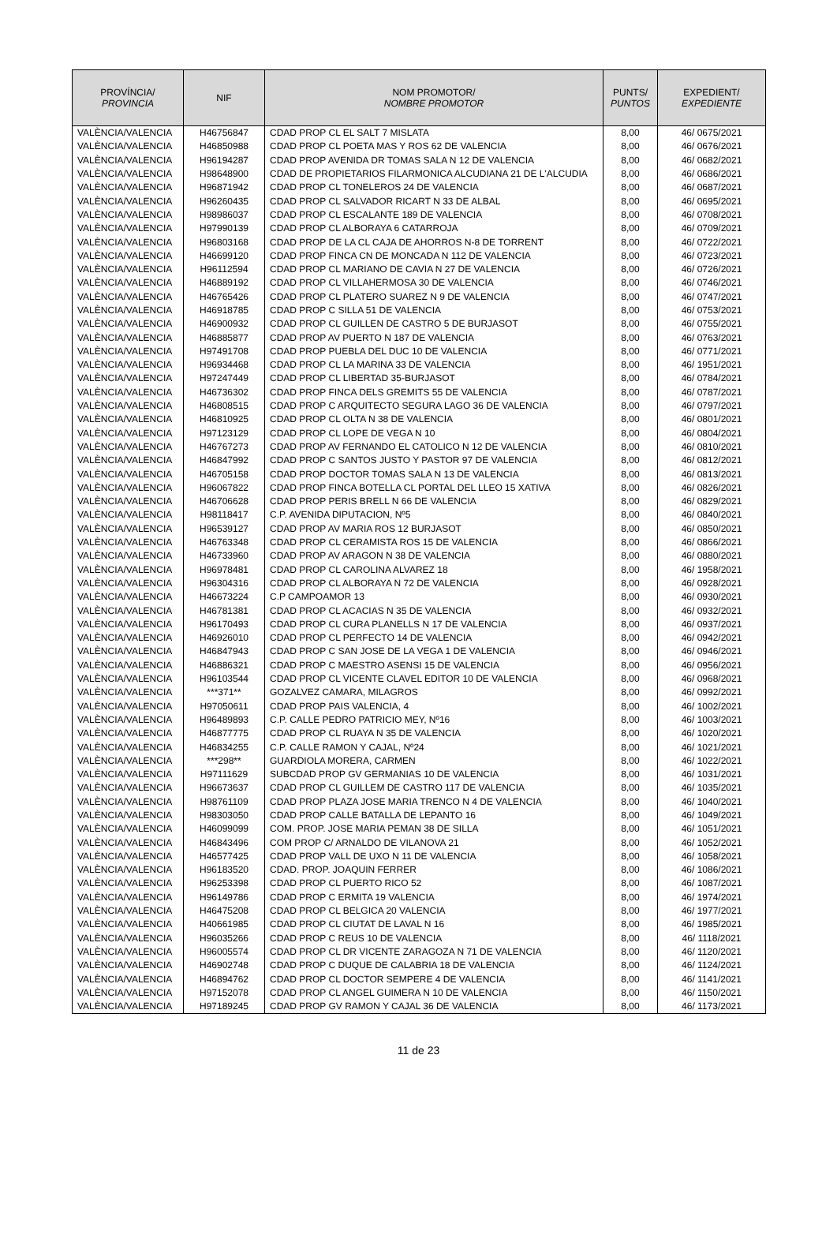| PROVÍNCIA/ PROVINCIA | NIF | NOM PROMOTOR/ NOMBRE PROMOTOR | PUNTS/ PUNTOS | EXPEDIENT/ EXPEDIENTE |
| --- | --- | --- | --- | --- |
| VALÈNCIA/VALENCIA | H46756847 | CDAD PROP CL EL SALT 7 MISLATA | 8,00 | 46/ 0675/2021 |
| VALÈNCIA/VALENCIA | H46850988 | CDAD PROP CL POETA MAS Y ROS 62 DE VALENCIA | 8,00 | 46/ 0676/2021 |
| VALÈNCIA/VALENCIA | H96194287 | CDAD PROP AVENIDA DR TOMAS SALA N 12 DE VALENCIA | 8,00 | 46/ 0682/2021 |
| VALÈNCIA/VALENCIA | H98648900 | CDAD DE PROPIETARIOS FILARMONICA ALCUDIANA 21 DE L'ALCUDIA | 8,00 | 46/ 0686/2021 |
| VALÈNCIA/VALENCIA | H96871942 | CDAD PROP CL TONELEROS 24 DE VALENCIA | 8,00 | 46/ 0687/2021 |
| VALÈNCIA/VALENCIA | H96260435 | CDAD PROP CL SALVADOR RICART N 33 DE ALBAL | 8,00 | 46/ 0695/2021 |
| VALÈNCIA/VALENCIA | H98986037 | CDAD PROP CL ESCALANTE 189 DE VALENCIA | 8,00 | 46/ 0708/2021 |
| VALÈNCIA/VALENCIA | H97990139 | CDAD PROP CL ALBORAYA 6 CATARROJA | 8,00 | 46/ 0709/2021 |
| VALÈNCIA/VALENCIA | H96803168 | CDAD PROP DE LA CL CAJA DE AHORROS N-8 DE TORRENT | 8,00 | 46/ 0722/2021 |
| VALÈNCIA/VALENCIA | H46699120 | CDAD PROP FINCA CN DE MONCADA N 112 DE VALENCIA | 8,00 | 46/ 0723/2021 |
| VALÈNCIA/VALENCIA | H96112594 | CDAD PROP CL MARIANO DE CAVIA N 27 DE VALENCIA | 8,00 | 46/ 0726/2021 |
| VALÈNCIA/VALENCIA | H46889192 | CDAD PROP CL VILLAHERMOSA 30 DE VALENCIA | 8,00 | 46/ 0746/2021 |
| VALÈNCIA/VALENCIA | H46765426 | CDAD PROP CL PLATERO SUAREZ N 9 DE VALENCIA | 8,00 | 46/ 0747/2021 |
| VALÈNCIA/VALENCIA | H46918785 | CDAD PROP C SILLA 51 DE VALENCIA | 8,00 | 46/ 0753/2021 |
| VALÈNCIA/VALENCIA | H46900932 | CDAD PROP CL GUILLEN DE CASTRO 5 DE BURJASOT | 8,00 | 46/ 0755/2021 |
| VALÈNCIA/VALENCIA | H46885877 | CDAD PROP AV PUERTO N 187 DE VALENCIA | 8,00 | 46/ 0763/2021 |
| VALÈNCIA/VALENCIA | H97491708 | CDAD PROP PUEBLA DEL DUC 10 DE VALENCIA | 8,00 | 46/ 0771/2021 |
| VALÈNCIA/VALENCIA | H96934468 | CDAD PROP CL LA MARINA 33 DE VALENCIA | 8,00 | 46/ 1951/2021 |
| VALÈNCIA/VALENCIA | H97247449 | CDAD PROP CL LIBERTAD 35-BURJASOT | 8,00 | 46/ 0784/2021 |
| VALÈNCIA/VALENCIA | H46736302 | CDAD PROP FINCA DELS GREMITS 55 DE VALENCIA | 8,00 | 46/ 0787/2021 |
| VALÈNCIA/VALENCIA | H46808515 | CDAD PROP C ARQUITECTO SEGURA LAGO 36 DE VALENCIA | 8,00 | 46/ 0797/2021 |
| VALÈNCIA/VALENCIA | H46810925 | CDAD PROP CL OLTA N 38 DE VALENCIA | 8,00 | 46/ 0801/2021 |
| VALÈNCIA/VALENCIA | H97123129 | CDAD PROP CL LOPE DE VEGA N 10 | 8,00 | 46/ 0804/2021 |
| VALÈNCIA/VALENCIA | H46767273 | CDAD PROP AV FERNANDO EL CATOLICO N 12 DE VALENCIA | 8,00 | 46/ 0810/2021 |
| VALÈNCIA/VALENCIA | H46847992 | CDAD PROP C SANTOS JUSTO Y PASTOR 97 DE VALENCIA | 8,00 | 46/ 0812/2021 |
| VALÈNCIA/VALENCIA | H46705158 | CDAD PROP DOCTOR TOMAS SALA N 13 DE VALENCIA | 8,00 | 46/ 0813/2021 |
| VALÈNCIA/VALENCIA | H96067822 | CDAD PROP FINCA BOTELLA CL PORTAL DEL LLEO 15 XATIVA | 8,00 | 46/ 0826/2021 |
| VALÈNCIA/VALENCIA | H46706628 | CDAD PROP PERIS BRELL N 66 DE VALENCIA | 8,00 | 46/ 0829/2021 |
| VALÈNCIA/VALENCIA | H98118417 | C.P. AVENIDA DIPUTACION, Nº5 | 8,00 | 46/ 0840/2021 |
| VALÈNCIA/VALENCIA | H96539127 | CDAD PROP AV MARIA ROS 12 BURJASOT | 8,00 | 46/ 0850/2021 |
| VALÈNCIA/VALENCIA | H46763348 | CDAD PROP CL CERAMISTA ROS 15 DE VALENCIA | 8,00 | 46/ 0866/2021 |
| VALÈNCIA/VALENCIA | H46733960 | CDAD PROP AV ARAGON N 38 DE VALENCIA | 8,00 | 46/ 0880/2021 |
| VALÈNCIA/VALENCIA | H96978481 | CDAD PROP CL CAROLINA ALVAREZ 18 | 8,00 | 46/ 1958/2021 |
| VALÈNCIA/VALENCIA | H96304316 | CDAD PROP CL ALBORAYA N 72 DE VALENCIA | 8,00 | 46/ 0928/2021 |
| VALÈNCIA/VALENCIA | H46673224 | C.P CAMPOAMOR 13 | 8,00 | 46/ 0930/2021 |
| VALÈNCIA/VALENCIA | H46781381 | CDAD PROP CL ACACIAS N 35 DE VALENCIA | 8,00 | 46/ 0932/2021 |
| VALÈNCIA/VALENCIA | H96170493 | CDAD PROP CL CURA PLANELLS N 17 DE VALENCIA | 8,00 | 46/ 0937/2021 |
| VALÈNCIA/VALENCIA | H46926010 | CDAD PROP CL PERFECTO 14 DE VALENCIA | 8,00 | 46/ 0942/2021 |
| VALÈNCIA/VALENCIA | H46847943 | CDAD PROP C SAN JOSE DE LA VEGA 1 DE VALENCIA | 8,00 | 46/ 0946/2021 |
| VALÈNCIA/VALENCIA | H46886321 | CDAD PROP C MAESTRO ASENSI 15 DE VALENCIA | 8,00 | 46/ 0956/2021 |
| VALÈNCIA/VALENCIA | H96103544 | CDAD PROP CL VICENTE CLAVEL EDITOR 10 DE VALENCIA | 8,00 | 46/ 0968/2021 |
| VALÈNCIA/VALENCIA | ***371** | GOZALVEZ CAMARA, MILAGROS | 8,00 | 46/ 0992/2021 |
| VALÈNCIA/VALENCIA | H97050611 | CDAD PROP PAIS VALENCIA, 4 | 8,00 | 46/ 1002/2021 |
| VALÈNCIA/VALENCIA | H96489893 | C.P. CALLE PEDRO PATRICIO MEY, Nº16 | 8,00 | 46/ 1003/2021 |
| VALÈNCIA/VALENCIA | H46877775 | CDAD PROP CL RUAYA N 35 DE VALENCIA | 8,00 | 46/ 1020/2021 |
| VALÈNCIA/VALENCIA | H46834255 | C.P. CALLE RAMON Y CAJAL, Nº24 | 8,00 | 46/ 1021/2021 |
| VALÈNCIA/VALENCIA | ***298** | GUARDIOLA MORERA, CARMEN | 8,00 | 46/ 1022/2021 |
| VALÈNCIA/VALENCIA | H97111629 | SUBCDAD PROP GV GERMANIAS 10 DE VALENCIA | 8,00 | 46/ 1031/2021 |
| VALÈNCIA/VALENCIA | H96673637 | CDAD PROP CL GUILLEM DE CASTRO 117 DE VALENCIA | 8,00 | 46/ 1035/2021 |
| VALÈNCIA/VALENCIA | H98761109 | CDAD PROP PLAZA JOSE MARIA TRENCO N 4 DE VALENCIA | 8,00 | 46/ 1040/2021 |
| VALÈNCIA/VALENCIA | H98303050 | CDAD PROP CALLE BATALLA DE LEPANTO 16 | 8,00 | 46/ 1049/2021 |
| VALÈNCIA/VALENCIA | H46099099 | COM. PROP. JOSE MARIA PEMAN 38 DE SILLA | 8,00 | 46/ 1051/2021 |
| VALÈNCIA/VALENCIA | H46843496 | COM PROP C/ ARNALDO DE VILANOVA 21 | 8,00 | 46/ 1052/2021 |
| VALÈNCIA/VALENCIA | H46577425 | CDAD PROP VALL DE UXO N 11 DE VALENCIA | 8,00 | 46/ 1058/2021 |
| VALÈNCIA/VALENCIA | H96183520 | CDAD. PROP. JOAQUIN FERRER | 8,00 | 46/ 1086/2021 |
| VALÈNCIA/VALENCIA | H96253398 | CDAD PROP CL PUERTO RICO 52 | 8,00 | 46/ 1087/2021 |
| VALÈNCIA/VALENCIA | H96149786 | CDAD PROP C ERMITA 19 VALENCIA | 8,00 | 46/ 1974/2021 |
| VALÈNCIA/VALENCIA | H46475208 | CDAD PROP CL BELGICA 20 VALENCIA | 8,00 | 46/ 1977/2021 |
| VALÈNCIA/VALENCIA | H40661985 | CDAD PROP CL CIUTAT DE LAVAL N 16 | 8,00 | 46/ 1985/2021 |
| VALÈNCIA/VALENCIA | H96035266 | CDAD PROP C REUS 10 DE VALENCIA | 8,00 | 46/ 1118/2021 |
| VALÈNCIA/VALENCIA | H96005574 | CDAD PROP CL DR VICENTE ZARAGOZA N 71 DE VALENCIA | 8,00 | 46/ 1120/2021 |
| VALÈNCIA/VALENCIA | H46902748 | CDAD PROP C DUQUE DE CALABRIA 18 DE VALENCIA | 8,00 | 46/ 1124/2021 |
| VALÈNCIA/VALENCIA | H46894762 | CDAD PROP CL DOCTOR SEMPERE 4 DE VALENCIA | 8,00 | 46/ 1141/2021 |
| VALÈNCIA/VALENCIA | H97152078 | CDAD PROP CL ANGEL GUIMERA N 10 DE VALENCIA | 8,00 | 46/ 1150/2021 |
| VALÈNCIA/VALENCIA | H97189245 | CDAD PROP GV RAMON Y CAJAL 36 DE VALENCIA | 8,00 | 46/ 1173/2021 |
11 de 23